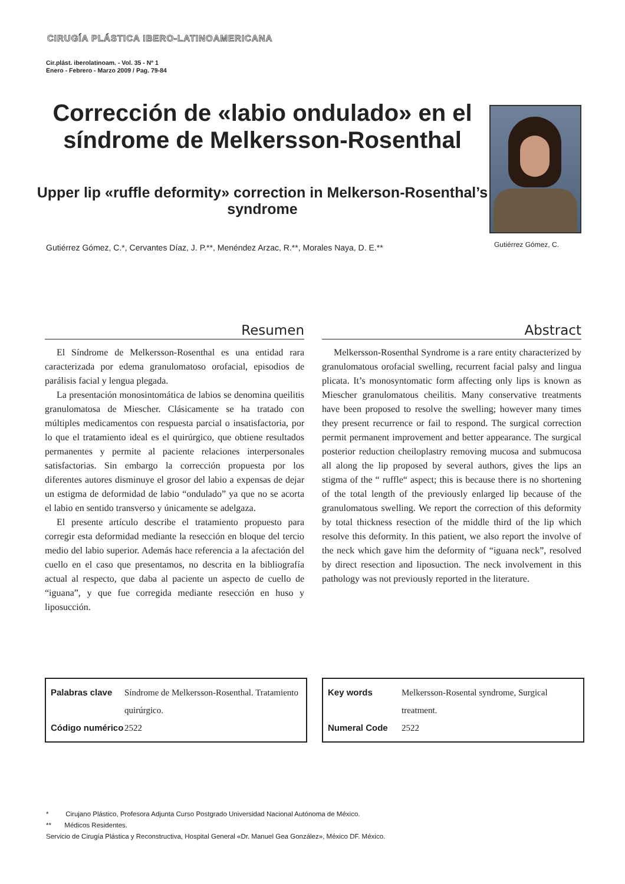CIRUGÍA PLÁSTICA IBERO-LATINOAMERICANA
Cir.plást. iberolatinoam. - Vol. 35 - Nº 1
Enero - Febrero - Marzo 2009 / Pag. 79-84
Corrección de «labio ondulado» en el síndrome de Melkersson-Rosenthal
Upper lip «ruffle deformity» correction in Melkerson-Rosenthal’s syndrome
Gutiérrez Gómez, C.*, Cervantes Díaz, J. P.**, Menéndez Arzac, R.**, Morales Naya, D. E.**
Gutiérrez Gómez, C.
Resumen
El Síndrome de Melkersson-Rosenthal es una entidad rara caracterizada por edema granulomatoso orofacial, episodios de parálisis facial y lengua plegada.
La presentación monosintomática de labios se denomina queilitis granulomatosa de Miescher. Clásicamente se ha tratado con múltiples medicamentos con respuesta parcial o insatisfactoria, por lo que el tratamiento ideal es el quirúrgico, que obtiene resultados permanentes y permite al paciente relaciones interpersonales satisfactorias. Sin embargo la corrección propuesta por los diferentes autores disminuye el grosor del labio a expensas de dejar un estigma de deformidad de labio “ondulado” ya que no se acorta el labio en sentido transverso y únicamente se adelgaza.
El presente artículo describe el tratamiento propuesto para corregir esta deformidad mediante la resección en bloque del tercio medio del labio superior. Además hace referencia a la afectación del cuello en el caso que presentamos, no descrita en la bibliografía actual al respecto, que daba al paciente un aspecto de cuello de “iguana”, y que fue corregida mediante resección en huso y liposucción.
Abstract
Melkersson-Rosenthal Syndrome is a rare entity characterized by granulomatous orofacial swelling, recurrent facial palsy and lingua plicata. It’s monosyntomatic form affecting only lips is known as Miescher granulomatous cheilitis. Many conservative treatments have been proposed to resolve the swelling; however many times they present recurrence or fail to respond. The surgical correction permit permanent improvement and better appearance. The surgical posterior reduction cheiloplastry removing mucosa and submucosa all along the lip proposed by several authors, gives the lips an stigma of the “ ruffle“ aspect; this is because there is no shortening of the total length of the previously enlarged lip because of the granulomatous swelling. We report the correction of this deformity by total thickness resection of the middle third of the lip which resolve this deformity. In this patient, we also report the involve of the neck which gave him the deformity of “iguana neck”, resolved by direct resection and liposuction. The neck involvement in this pathology was not previously reported in the literature.
| Palabras clave | Síndrome de Melkersson-Rosenthal. Tratamiento quirúrgico. |
| Código numérico | 2522 |
| Key words | Melkersson-Rosental syndrome, Surgical treatment. |
| Numeral Code | 2522 |
* Cirujano Plástico, Profesora Adjunta Curso Postgrado Universidad Nacional Autónoma de México.
** Médicos Residentes.
Servicio de Cirugía Plástica y Reconstructiva, Hospital General «Dr. Manuel Gea González», México DF. México.